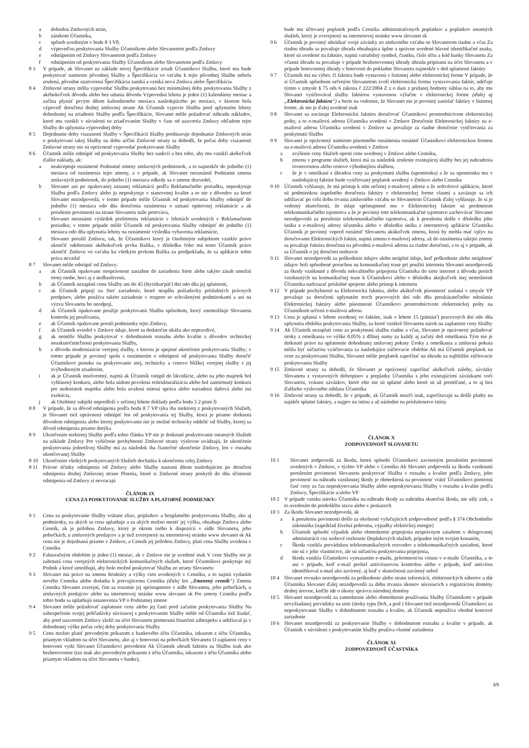a dohodou Zmluvných strán,
b zánikom Účastníka,
c spôsob uvedeným v bode 8 3 VP,
d výpoveďou poskytovania Služby Účastníkom alebo Slovanetom podľa Zmluvy
e odstúpením od Zmluvy Slovanetom podľa Zmluvy
f odstúpením od poskytovania Služby Účastníkom alebo Slovanetom podľa Zmluvy
8 3 V prípade, ak Slovanet na základe novej Špecifikácie zriadi Účastníkovi Službu, ktoré mu bude poskytovať namiesto pôvodnej Služby a Špecifikácia vo vzťahu k tejto pôvodnej Službe nebola zrušená, pôvodne uzatvorená Špecifikácia zaniká a vzniká nová Zmluva alebo Špecifikácia
8 4 Zmluvné strany môžu vypovedať Službu poskytovanú bez minimálnej doby poskytovania Služby z akéhokoľvek dôvodu alebo bez udania dôvodu Výpovedná lehota je jeden (1) kalendárny mesiac a začína plynúť prvým dňom kalendárneho mesiaca nasledujúceho po mesiaci, v ktorom bola výpoveď doručená druhej zmluvnej strane Ak Účastník vypovie Službu pred uplynutím lehoty dohodnutej na zriadenie Služby podľa Špecifikácie, Slovanet môže požadovať náhradu nákladov, ktoré mu vznikli v súvislosti so zriaďovaním Služby v čase od uzavretia Zmluvy ohľadom tejto Služby do uplynutia výpovednej doby
8 5 Dojednanie doby viazanosti Služby v Špecifikácii Služby predstavuje dojednanie Zmluvných strán o poskytovaní takej Služby na dobu určitú Zmluvné strany sa dohodli, že počas doby viazanosti Zmluvné strany nie sú oprávnené vypovedať poskytovanie Služby
8 6 Účastník môže odstúpiť od poskytovania Služby bez sankcií a bez toho, aby mu vznikli akékoľvek ďalšie náklady, ak:
a neakceptuje oznámené Podstatné zmeny zmluvných podmienok, a to najneskôr do jedného (1) mesiaca od oznámenia tejto zmeny, a v prípade, ak Slovanet neoznámil Podstatnú zmenu zmluvných podmienok, do jedného (1) mesiaca odkedy sa o zmene dozvedel,
b Slovanet ani po opakovanej uznanej reklamácii podľa Reklamačného poriadku, neposkytuje Službu podľa Zmluvy alebo ju neposkytuje v stanovenej kvalite a to nie z dôvodov za ktoré Slovanet nezodpovedá; v tomto prípade môže Účastník od poskytovania Služby odstúpiť do jedného (1) mesiaca odo dňa doručenia oznámenia o uznaní opätovnej reklamácie a ak porušenie povinnosti na strane Slovanetu stále pretrváva,
c Slovanet neoznámi výsledok prešetrenia reklamácie v lehotách uvedených v Reklamačnom poriadku; v tomto prípade môže Účastník od poskytovania Služby odstúpiť do jedného (1) mesiaca odo dňa uplynutia lehoty na oznámenie výsledku vybavenia reklamácie,
d Slovanet porušil Zmluvu, tak, že Účastníkovi ktorý je Osobitným subjektom vzniklo právo ukončiť odoberanie akéhokoľvek prvku Balíka, v dôsledku čoho má tento Účastník právo ukončiť Zmluvu vo vzťahu ku všetkým prvkom Balíka za predpokladu, že sa aplikácie tohto práva nevzdal
8 7 Slovanet môže odstúpiť od Zmluvy:
a ak Účastník opakovane neoprávnene zasiahne do zariadenia Siete alebo takýto zásah umožní tretej osobe, hoci aj z nedbanlivosti,
b ak Účastník nezaplatí cenu Služby ani do 45 (štyridsaťpäť) dní odo dňa jej splatnosti,
c ak Účastník pripojí na Sieť zariadenie, ktoré nespĺňa požiadavky príslušných právnych predpisov, alebo používa takéto zariadenie v rozpore so schválenými podmienkami a ani na výzvu Slovanetu ho neodpojí,
d ak Účastník opakovane použije poskytovanú Službu spôsobom, ktorý znemožňuje Slovanetu kontrolu jej používania,
e ak Účastník opakovane poruší podmienky tejto Zmluvy,
f ak Účastník uviedol v Zmluve údaje, ktoré sa dodatočne ukážu ako nepravdivé,
g ak nemôže Službu poskytovať v dohodnutom rozsahu alebo kvalite z dôvodov technickej neuskutočniteľnosti poskytovania Služby,
h z dôvodu modernizácie verejnej služby, s ktorou je spojené ukončenie poskytovania Služby; v tomto prípade je povinný spolu s oznámením o odstúpení od poskytovania Služby doručiť Účastníkovi ponuku na poskytovanie inej, technicky a cenovo bližkej verejnej služby s jej zvýhodneným zriadením,
i ak je Účastník insolventný, najmä ak Účastník vstúpil do likvidácie, alebo na jeho majetok bol vyhlásený konkurz, alebo bola súdom povolená reštrukturalizácia alebo bol zamietnutý konkurz pre nedostatok majetku alebo bola uvalená nútená správa alebo nariadená daňová alebo iná exekúcia,
j ak Osobitný subjekt nepredloží v určenej lehote doklady podľa bodu 5 2 písm l)
8 8 V prípade, že sa dôvod odstúpenia podľa bodu 8 7 VP týka iba niektorej z poskytovaných Služieb, je Slovanet tiež oprávnený odstúpiť len od poskytovania tej Služby, ktorá je priamo dotknutá dôvodom odstúpenia alebo ktorej poskytovanie nie je možné technicky oddeliť od Služby, ktorej sa dôvod odstúpenia priamo dotýka
8 9 Ukončením niektorej Služby podľa tohto článku VP nie je dotknuté poskytovanie ostatných Služieb na základe Zmluvy Pre vylúčenie pochybnosti Zmluvné strany výslovne uvádzajú, že ukončenie poskytovania jednotlivej Služby má za následok iba čiastočné ukončenie Zmluvy, len v rozsahu ukončovanej Služby
8 10 Ukončením všetkých poskytovaných Služieb dochádza k ukončeniu celej Zmluvy
8 11 Právne účinky odstúpenia od Zmluvy alebo Služby nastanú dňom nasledujúcim po doručení odstúpenia druhej Zmluvnej strane Plnenia, ktoré si Zmluvné strany poskytli do dňa účinnosti odstúpenia od Zmluvy si nevracajú
ČLÁNOK IX
CENA ZA POSKYTOVANIE SLUŽBY A PLATOBNÉ PODMIENKY
9 1 Cena za poskytovanie Služby vrátane zliav, príplatkov a bezplatného poskytovania Služby, ako aj podmienky, za akých sa cena uplatňuje a za akých možno meniť jej výšku, obsahuje Zmluva alebo Cenník, ak je prílohou Zmluvy, ktorý je okrem iného k dispozícii v sídle Slovanetu, jeho pobočkách, u zmluvných predajcov a je tiež zverejnený na internetovej stránke www slovanet sk Ak cena nie je dojednaná priamo v Zmluve, a Cenník jej prílohou Zmluvy, platí cena Služby uvedená v Cenníku
9 2 Fakturačným obdobím je jeden (1) mesiac, ak v Zmluve nie je uvedené inak V cene Služby nie je zahrnutá cena verejných elektronických komunikačných služieb, ktoré Účastníkovi poskytuje iný Podnik a ktoré umožňujú, aby bolo možné poskytovať Službu zo strany Slovanetu
9 3 Slovanet má právo na zmenu štruktúry a výšky cien uvedených v Cenníku, a to najmä vydaním nového Cenníka alebo dodatku k jestvujúcemu Cenníku (ďalej len „Zmenený cenník“) Zmenu Cenníka Slovanet zverejní, čím sa rozumie jej sprístupnenie v sídle Slovanetu, jeho pobočkách, u zmluvných predajcov alebo na internetovej stránke www slovanet sk Pre zmeny Cenníka podľa tohto bodu sa uplatňujú ustanovenia VP o Podstatnej zmene
9 4 Slovanet môže požadovať zaplatenie ceny alebo jej časti pred začatím poskytovania Služby Na zabezpečenie svojej pohľadávky súvisiacej s poskytovaním Služby môže od Účastníka tiež žiadať, aby pred uzavretím Zmluvy zložil na účet Slovanetu primeranú finančnú zábezpeku a udržiaval ju v dohodnutej výške počas celej doby poskytovania Služby
9 5 Cenu možno platiť prevodným príkazom z bankového účtu Účastníka, inkasom z účtu Účastníka, priamym vkladom na účet Slovanetu, ako aj v hotovosti na pobočkách Slovanetu O zaplatení ceny v hotovosti vydá Slovanet Účastníkovi potvrdenie Ak Účastník uhradí faktúru za Službu inak ako bezhotovostne (tzn inak ako prevodným príkazom z účtu Účastníka, inkasom z účtu Účastníka alebo priamym vkladom na účet Slovanetu v banke),
bude mu účtovaný poplatok podľa Cenníka administratívnych poplatkov a poplatkov ostatných služieb, ktorý je zverejnený na internetovej stránke www slovanet sk
9 6 Účastník je povinný uhrádzať svoje záväzky zo zmluvného vzťahu so Slovanetom riadne a včas Za riadnu úhradu sa považuje úhrada obsahujúca úplne a správne uvedené hlavné identifikačné znaky, ktoré sú uvedené na faktúre, najmä variabilný symbol, čiastku, číslo účtu a kód banky Slovanetu Za včasnú úhradu sa považuje v prípade bezhotovostnej úhrady úhrada pripísaná na účet Slovanetu a v prípade hotovostnej úhrady v hotovosti do pokladne Slovanetu najneskôr v deň splatnosti faktúry
9 7 Účastník má na výber, či faktúra bude vystavená v listinnej alebo elektronickej forme V prípade, že si Účastník spôsobom určeným Slovanetom zvolí elektronickú formu vystavovania faktúr, udeľuje týmto v zmysle § 75 ods 6 zákona č 222/2004 Z z o dani z pridanej hodnoty súhlas na to, aby mu Slovanet vyúčtovával služby faktúrou vystavenou výlučne v elektronickej forme (ďalej aj „Elektronická faktúra“) a berie na vedomie, že Slovanet nie je povinný zasielať faktúry v listinnej forme, ak nie je ďalej uvedené inak
9 8 Slovanet sa zaväzuje Elektronickú faktúru doručovať Účastníkovi prostredníctvom elektronickej pošty, a to e-mailovú adresu Účastníka uvedenú v Zmluve Doručenie Elektronickej faktúry na e-mailovú adresu Účastníka uvedenú v Zmluve sa považuje za riadne doručenie vyúčtovania za poskytnutú Službu
9 9 Slovanet je oprávnený namiesto písomného oznámenia oznámiť Účastníkovi elektronickou formou na e-mailovú adresu Účastníka uvedenú v Zmluve
a zvýšenie ceny Služieb oproti cene uvedenej v Zmluve alebo Cenníku,
b zmenu v programe služieb, ktorá má za následok zrušenie existujúcej služby bez jej nahradenia rovnocennou alebo cenovo výhodnejšou službou,
c že je v omeškaní s úhradou ceny za poskytnutú službu (upomienka) a že za upomienku mu v nasledujúcej faktúre bude vyúčtovaný poplatok uvedený v Zmluve alebo Cenníku
9 10 Účastník vyhlasuje, že má prístup k ním určenej e-mailovej adrese a že softvérové aplikácie, ktoré sú podmienkou úspešného doručenia faktúry v elektronickej forme vlastní a zaväzuje sa ich udržiavať po celú dobu trvania zmluvného vzťahu so Slovanetom Účastník ďalej vyhlasuje, že si je vedomý skutočnosti, že údaje sprístupnené mu v Elektronickej faktúre sú predmetom telekomunikačného tajomstva a že je povinný toto telekomunikačné tajomstvo zachovávať Slovanet nezodpovedá za porušenie telekomunikačného tajomstva, ak k porušeniu došlo v dôsledku jeho úniku z e-mailovej adresy účastníka alebo v dôsledku úniku z internetovej aplikácie Účastníka Účastník je povinný vopred oznámiť Slovanetu akúkoľvek zmenu, ktorá by mohla mať vplyv na doručovanie Elektronických faktúr, najmä zmenu e-mailovej adresy, až do oznámenia takejto zmeny sa považuje faktúra doručená na pôvodnú e-mailovú adresu za riadne doručenú, a to aj v prípade, ak sa Účastník o jej doručení nedozvie
9 11 Slovanet nezodpovedá za poškodenie údajov alebo neúplné údaje, keď poškodenie alebo neúplnosť údajov boli spôsobené poruchou na komunikačnej trase pri použití internetu Slovanet nezodpovedá za škody vzniknuté z dôvodu nekvalitného pripojenia Účastníka do siete internet z dôvodu porúch vzniknutých na komunikačnej trase k Účastníkovi alebo v dôsledku akejkoľvek inej nemožnosti Účastníka nadviazať príslušné spojenie alebo prístup k internetu
9 12 V prípade pochybností sa Elektronická faktúra, alebo akákoľvek písomnosť zaslaná v zmysle VP považuje za doručenú uplynutím troch pracovných dní odo dňa preukázateľného odoslania Elektronickej faktúry alebo písomnosti Účastníkovi prostredníctvom elektronickej pošty na Účastníkom určenú e-mailovú adresu
9 13 Cena je splatná v lehote uvedenej vo faktúre, inak v lehote 15 (pätnásť) pracovných dní odo dňa uplynutia obdobia poskytovania Služby, za ktoré vznikol Slovanetu nárok na zaplatenie ceny Služby
9 14 Ak Účastník nezaplatí cenu za poskytnutú službu riadne a včas, Slovanet je oprávnený požadovať úroky z omeškania vo výške 0,05% z dlžnej sumy za každý aj začatý deň omeškania Tým nie je dotknuté právo na uplatnenie dohodnutej zmluvnej pokuty Úroky z omeškania a zmluvná pokuta môžu byť súčasťou vyúčtovania za nasledujúce zúčtovacie obdobie Ak má Účastník preplatok na cene za poskytovanú Službu, Slovanet môže preplatok započítať na úhradu za najbližšie zúčtovacie poskytovania Služby
9 15 Zmluvné strany sa dohodli, že Slovanet je oprávnený započítať akékoľvek zálohy, záväzky Slovanetu z vystavených dobropisov a preplatky Účastníka s jeho existujúcimi záväzkami voči Slovanetu, vrátane záväzkov, ktoré ešte nie sú splatné alebo ktoré sú už premlčané, a to aj bez ďalšieho výslovného súhlasu Účastníka
9 16 Zmluvné strany sa dohodli, že v prípade, ak Účastník neurčí inak, započítavajú sa došlé platby na najskôr splatné faktúry, a najprv na istinu a až následne na príslušenstvo istiny
ČLÁNOK X
ZODPOVEDNOSŤ SLOVANETU
10 1 Slovanet zodpovedá za škodu, ktorú spôsobí Účastníkovi zavineným porušením povinností uvedených v Zmluve, v týchto VP alebo v Cenníku Ak Slovanet zodpovedá za škodu vzniknutú porušením povinnosti Slovanetu poskytovať Službu v rozsahu a kvalite podľa Zmluvy, jeho povinnosť na náhradu vzniknutej škody je obmedzená na povinnosť vrátiť Účastníkovi pomernú časť ceny za čas neposkytovania Služby alebo neposkytovania Služby v rozsahu a kvalite podľa Zmluvy, Špecifikácie a/alebo VP
10 2 V prípade vzniku nároku Účastníka na náhradu škody sa nahrádza skutočná škoda, nie ušlý zisk, a to uvedením do predošlého stavu alebo v peniazoch
10 3 Za škodu Slovanet nezodpovedá, ak
a k porušeniu povinností došlo za okolností vylučujúcich zodpovednosť podľa § 374 Obchodného zákonníka (napríklad živelná pohroma, výpadky elektrickej energie)
b Účastník spôsobí výpadok alebo obmedzenie pripojenia nesprávnym zásahom v delegovanej administrácii cez webové rozhranie Doplnkových služieb, prípadne iným svojim konaním,
c Škoda vznikla prevádzkou telekomunikačných rozvodov a telekomunikačných zariadení, ktoré nie sú v jeho vlastníctve, ale sú súčasťou poskytovania pripojenia,
d škoda vznikla Účastníkovi vymazaním e-mailu, prítomnosťou vírusu v e-maile Účastníka, a to ani v prípade, keď e-mail prešiel antivírusovou kontrolou alebo v prípade, keď antivírus identifikoval e-mail ako zavírený, aj keď v skutočnosti zavírený nebol
10 4 Slovanet rovnako nezodpovedá za poškodenie alebo stratu informácií, elektronických súborov a dát Účastníka Slovanet ďalej nezodpovedá za dobu trvania úkonov súvisiacich s registráciou domény druhej úrovne, keďže ide o úkony správcu národnej domény
10 5 Slovanet nezodpovedá za zamedzenie alebo obmedzenie používania Služby Účastníkom v prípade nevyžiadanej prevádzky na sieti (útoky typu DoS, a pod ) Slovanet tiež nezodpovedá Účastníkovi za neposkytovanie Služby v dohodnutom rozsahu a kvalite, ak Účastník nepoužíva vhodné koncové zariadenie
10 6 Slovanet nezodpovedá za poskytovanie Služby v dohodnutom rozsahu a kvalite v prípade, ak Účastník v súvislosti s poskytovaním Služby používa vlastné zariadenia
ČLÁNOK XI
ZODPOVEDNOSŤ ÚČASTNÍKA
3/5